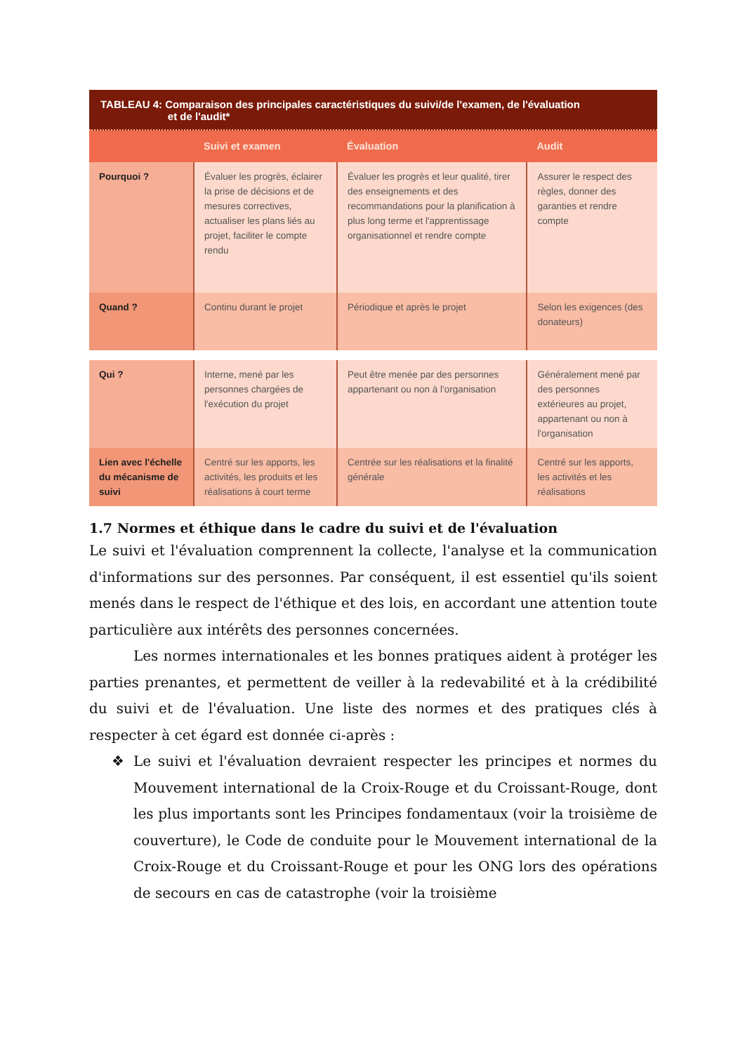TABLEAU 4: Comparaison des principales caractéristiques du suivi/de l'examen, de l'évaluation
et de l'audit*
| | Suivi et examen | Évaluation | Audit |
| --- | --- | --- | --- |
| Pourquoi ? | Évaluer les progrès, éclairer la prise de décisions et de mesures correctives, actualiser les plans liés au projet, faciliter le compte rendu | Évaluer les progrès et leur qualité, tirer des enseignements et des recommandations pour la planification à plus long terme et l'apprentissage organisationnel et rendre compte | Assurer le respect des règles, donner des garanties et rendre compte |
| Quand ? | Continu durant le projet | Périodique et après le projet | Selon les exigences (des donateurs) |
| Qui ? | Interne, mené par les personnes chargées de l'exécution du projet | Peut être menée par des personnes appartenant ou non à l'organisation | Généralement mené par des personnes extérieures au projet, appartenant ou non à l'organisation |
| Lien avec l'échelle du mécanisme de suivi | Centré sur les apports, les activités, les produits et les réalisations à court terme | Centrée sur les réalisations et la finalité générale | Centré sur les apports, les activités et les réalisations |
1.7 Normes et éthique dans le cadre du suivi et de l'évaluation
Le suivi et l'évaluation comprennent la collecte, l'analyse et la communication d'informations sur des personnes. Par conséquent, il est essentiel qu'ils soient menés dans le respect de l'éthique et des lois, en accordant une attention toute particulière aux intérêts des personnes concernées.
Les normes internationales et les bonnes pratiques aident à protéger les parties prenantes, et permettent de veiller à la redevabilité et à la crédibilité du suivi et de l'évaluation. Une liste des normes et des pratiques clés à respecter à cet égard est donnée ci-après :
❖ Le suivi et l'évaluation devraient respecter les principes et normes du Mouvement international de la Croix-Rouge et du Croissant-Rouge, dont les plus importants sont les Principes fondamentaux (voir la troisième de couverture), le Code de conduite pour le Mouvement international de la Croix-Rouge et du Croissant-Rouge et pour les ONG lors des opérations de secours en cas de catastrophe (voir la troisième